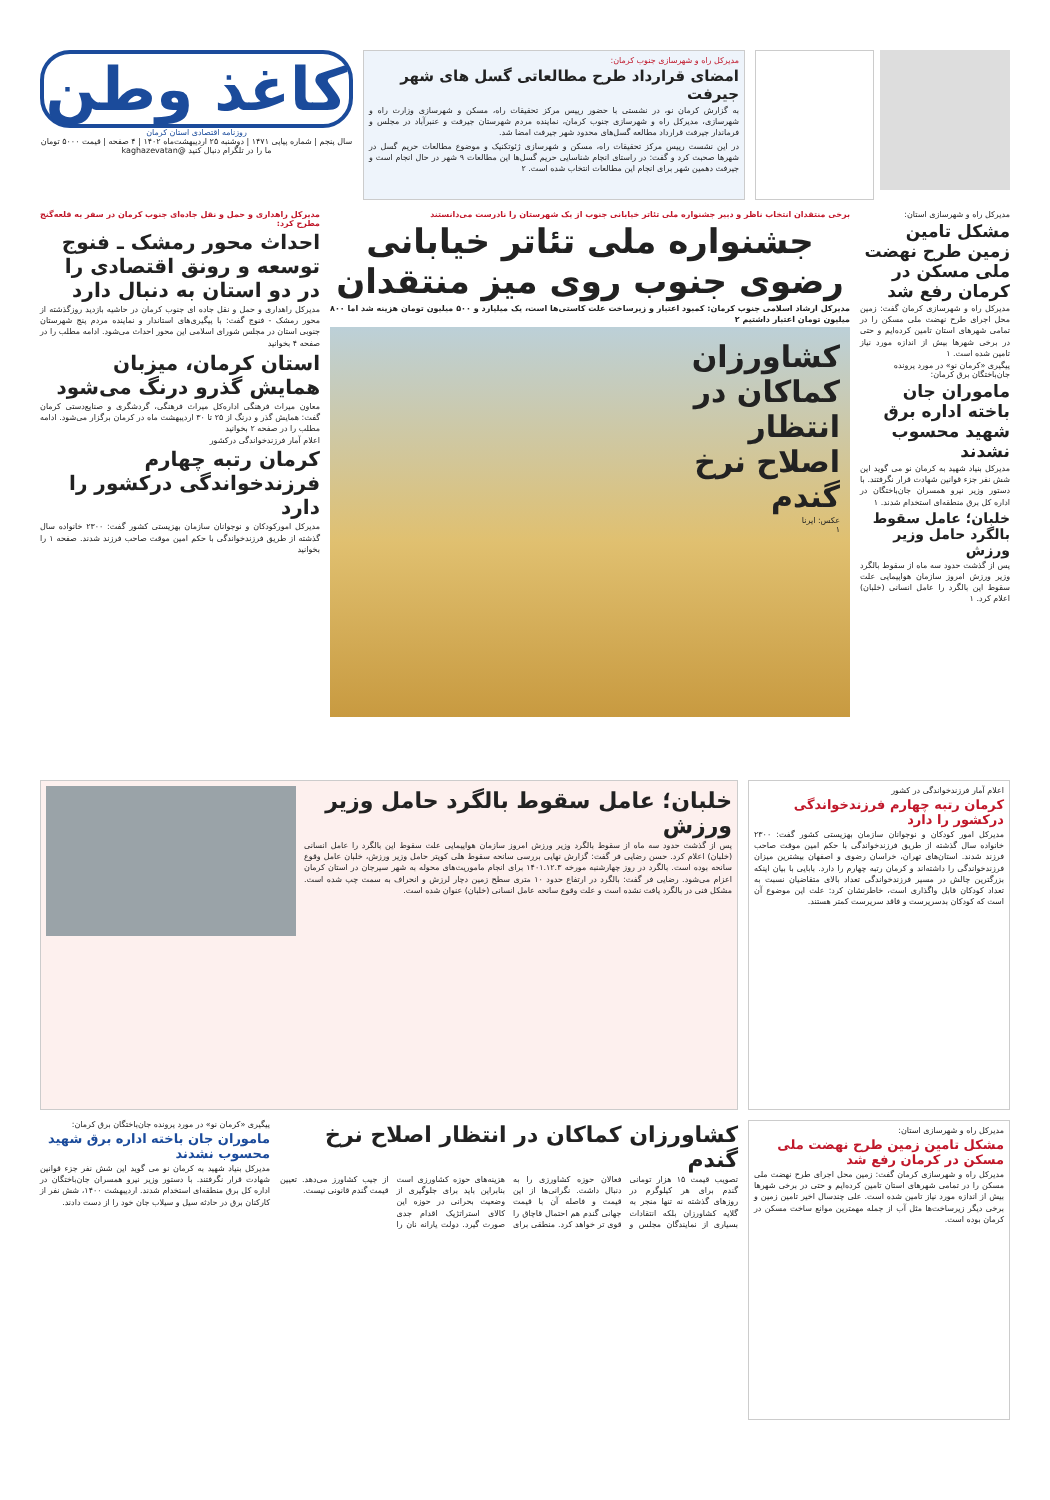مدیرکل راه و شهرسازی جنوب کرمان:
امضای قرارداد طرح مطالعاتی گسل های شهر جیرفت
به گزارش کرمان نو، در نشستی با حضور رییس مرکز تحقیقات راه، مسکن و شهرسازی وزارت راه و شهرسازی، مدیرکل راه و شهرسازی جنوب کرمان، نماینده مردم شهرستان جیرفت و عنبرآباد در مجلس و فرماندار جیرفت قرارداد مطالعه گسل‌های محدود شهر جیرفت امضا شد.
در این نشست رییس مرکز تحقیقات راه، مسکن و شهرسازی ژئوتکنیک و موضوع مطالعات حریم گسل در شهرها صحبت کرد و گفت: در راستای انجام شناسایی حریم گسل‌ها این مطالعات ۹ شهر در حال انجام است و جیرفت دهمین شهر برای انجام این مطالعات انتخاب شده است. ۲
کاغذ وطن
روزنامه اقتصادی استان کرمان
سال پنجم | شماره پیاپی ۱۴۷۱ | دوشنبه ۲۵ اردیبهشت‌ماه ۱۴۰۲ | ۴ صفحه | قیمت ۵۰۰۰ تومان
ما را در تلگرام دنبال کنید @kaghazevatan
مدیرکل راه و شهرسازی استان:
مشکل تامین زمین طرح نهضت ملی مسکن در کرمان رفع شد
مدیرکل راه و شهرسازی کرمان گفت: زمین محل اجرای طرح نهضت ملی مسکن را در تمامی شهرهای استان تامین کرده‌ایم و حتی در برخی شهرها بیش از اندازه مورد نیاز تامین شده است. ۱
پیگیری «کرمان نو» در مورد پرونده جان‌باختگان برق کرمان:
ماموران جان باخته اداره برق شهید محسوب نشدند
مدیرکل بنیاد شهید به کرمان نو می گوید این شش نفر جزء قوانین شهادت قرار نگرفتند. با دستور وزیر نیرو همسران جان‌باختگان در اداره کل برق منطقه‌ای استخدام شدند. ۱
خلبان؛ عامل سقوط بالگرد حامل وزیر ورزش
پس از گذشت حدود سه ماه از سقوط بالگرد وزیر ورزش امروز سازمان هواپیمایی علت سقوط این بالگرد را عامل انسانی (خلبان) اعلام کرد. ۱
برخی منتقدان انتخاب ناظر و دبیر جشنواره ملی تئاتر خیابانی جنوب از یک شهرستان را نادرست می‌دانستند
جشنواره ملی تئاتر خیابانی رضوی جنوب روی میز منتقدان
مدیرکل ارشاد اسلامی جنوب کرمان: کمبود اعتبار و زیرساخت علت کاستی‌ها است، یک میلیارد و ۵۰۰ میلیون تومان هزینه شد اما ۸۰۰ میلیون تومان اعتبار داشتیم ۲
کشاورزان کماکان در انتظار اصلاح نرخ گندم
عکس: ایرنا
۱
مدیرکل راهداری و حمل و نقل جاده‌ای جنوب کرمان در سفر به قلعه‌گنج مطرح کرد:
احداث محور رمشک ـ فنوج توسعه و رونق اقتصادی را در دو استان به دنبال دارد
مدیرکل راهداری و حمل و نقل جاده ای جنوب کرمان در حاشیه بازدید روزگذشته از محور رمشک - فنوج گفت: با پیگیری‌های استاندار و نماینده مردم پنج شهرستان جنوبی استان در مجلس شورای اسلامی این محور احداث می‌شود. ادامه مطلب را در صفحه ۴ بخوانید
استان کرمان، میزبان همایش گذرو درنگ می‌شود
معاون میراث فرهنگی اداره‌کل میراث فرهنگی، گردشگری و صنایع‌دستی کرمان گفت: همایش گذر و درنگ از ۲۵ تا ۳۰ اردیبهشت ماه در کرمان برگزار می‌شود. ادامه مطلب را در صفحه ۲ بخوانید
اعلام آمار فرزندخواندگی درکشور
کرمان رتبه چهارم فرزندخواندگی درکشور را دارد
مدیرکل امورکودکان و نوجوانان سازمان بهزیستی کشور گفت: ۲۳۰۰ خانواده سال گذشته از طریق فرزندخواندگی با حکم امین موقت صاحب فرزند شدند. صفحه ۱ را بخوانید
اعلام آمار فرزندخواندگی در کشور
کرمان رتبه چهارم فرزندخواندگی درکشور را دارد
مدیرکل امور کودکان و نوجوانان سازمان بهزیستی کشور گفت: ۲۳۰۰ خانواده سال گذشته از طریق فرزندخواندگی با حکم امین موقت صاحب فرزند شدند. استان‌های تهران، خراسان رضوی و اصفهان بیشترین میزان فرزندخواندگی را داشته‌اند و کرمان رتبه چهارم را دارد. بابایی با بیان اینکه بزرگترین چالش در مسیر فرزندخواندگی تعداد بالای متقاضیان نسبت به تعداد کودکان قابل واگذاری است، خاطرنشان کرد: علت این موضوع آن است که کودکان بدسرپرست و فاقد سرپرست کمتر هستند.
خلبان؛ عامل سقوط بالگرد حامل وزیر ورزش
پس از گذشت حدود سه ماه از سقوط بالگرد وزیر ورزش امروز سازمان هواپیمایی علت سقوط این بالگرد را عامل انسانی (خلبان) اعلام کرد. حسن رضایی فر گفت: گزارش نهایی بررسی سانحه سقوط هلی کوپتر حامل وزیر ورزش، خلبان عامل وقوع سانحه بوده است. بالگرد در روز چهارشنبه مورخه ۱۴۰۱.۱۲.۳ برای انجام ماموریت‌های محوله به شهر سیرجان در استان کرمان اعزام می‌شود. رضایی فر گفت: بالگرد در ارتفاع حدود ۱۰ متری سطح زمین دچار لرزش و انحراف به سمت چپ شده است. مشکل فنی در بالگرد یافت نشده است و علت وقوع سانحه عامل انسانی (خلبان) عنوان شده است.
مدیرکل راه و شهرسازی استان:
مشکل تامین زمین طرح نهضت ملی مسکن در کرمان رفع شد
مدیرکل راه و شهرسازی کرمان گفت: زمین محل اجرای طرح نهضت ملی مسکن را در تمامی شهرهای استان تامین کرده‌ایم و حتی در برخی شهرها بیش از اندازه مورد نیاز تامین شده است. علی چندسال اخیر تامین زمین و برخی دیگر زیرساخت‌ها مثل آب از جمله مهمترین موانع ساخت مسکن در کرمان بوده است.
کشاورزان کماکان در انتظار اصلاح نرخ گندم
تصویب قیمت ۱۵ هزار تومانی گندم برای هر کیلوگرم در روزهای گذشته نه تنها منجر به گلایه کشاورزان بلکه انتقادات بسیاری از نمایندگان مجلس و فعالان حوزه کشاورزی را به دنبال داشت. نگرانی‌ها از این قیمت و فاصله آن با قیمت جهانی گندم هم احتمال قاچاق را قوی تر خواهد کرد. منطقی برای هزینه‌های حوزه کشاورزی است بنابراین باید برای جلوگیری از وضعیت بحرانی در حوزه این کالای استراتژیک اقدام جدی صورت گیرد. دولت یارانه نان را از جیب کشاورز می‌دهد. تعیین قیمت گندم قانونی نیست.
پیگیری «کرمان نو» در مورد پرونده جان‌باختگان برق کرمان:
ماموران جان باخته اداره برق شهید محسوب نشدند
مدیرکل بنیاد شهید به کرمان نو می گوید این شش نفر جزء قوانین شهادت قرار نگرفتند. با دستور وزیر نیرو همسران جان‌باختگان در اداره کل برق منطقه‌ای استخدام شدند. اردیبهشت ۱۴۰۰، شش نفر از کارکنان برق در حادثه سیل و سیلاب جان خود را از دست دادند.